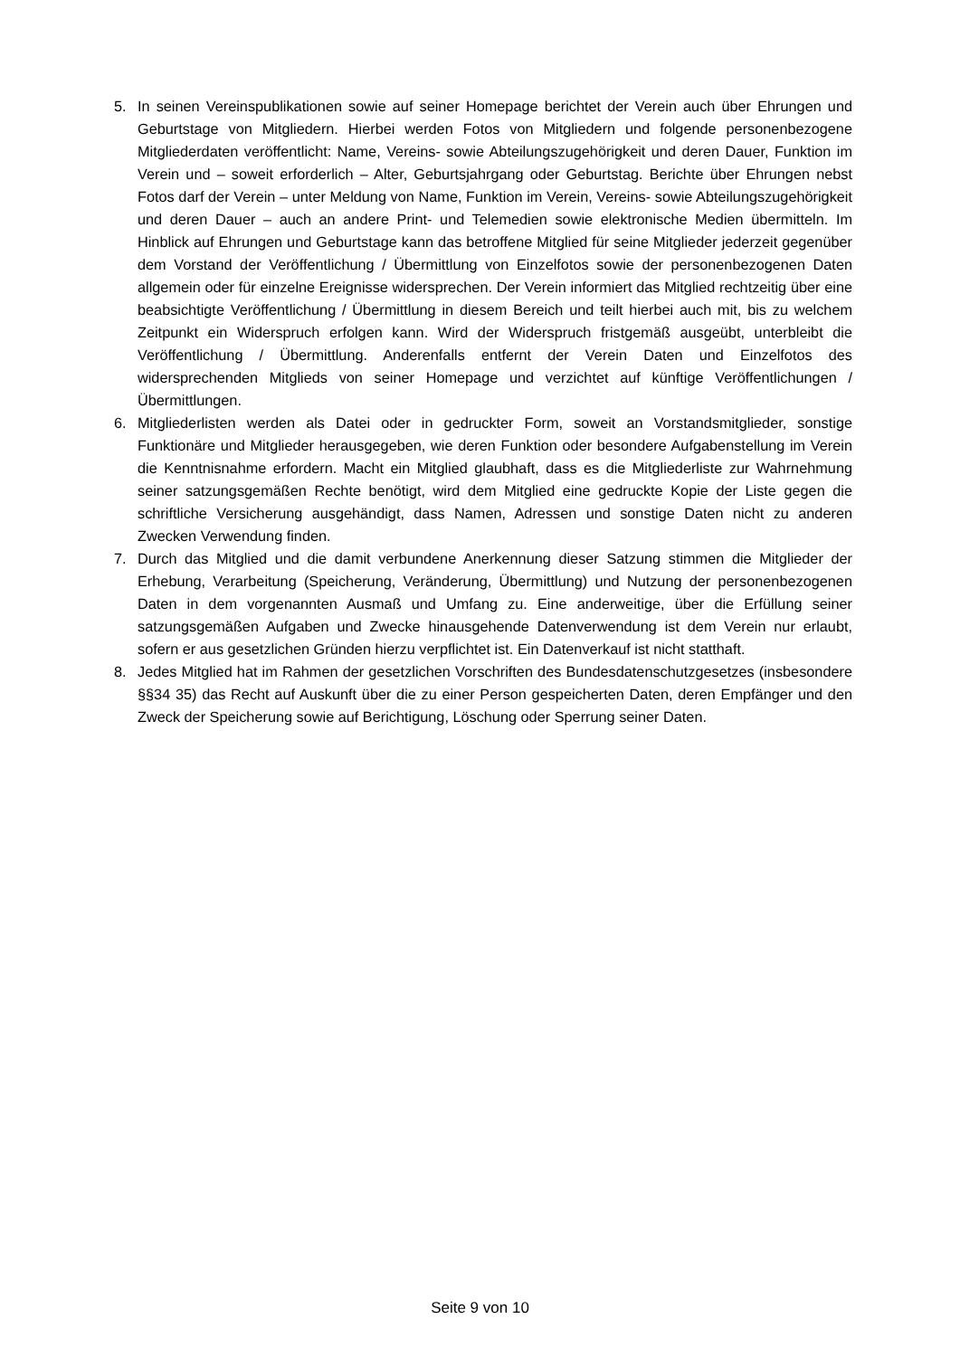5. In seinen Vereinspublikationen sowie auf seiner Homepage berichtet der Verein auch über Ehrungen und Geburtstage von Mitgliedern. Hierbei werden Fotos von Mitgliedern und folgende personenbezogene Mitgliederdaten veröffentlicht: Name, Vereins- sowie Abteilungszugehörigkeit und deren Dauer, Funktion im Verein und – soweit erforderlich – Alter, Geburtsjahrgang oder Geburtstag. Berichte über Ehrungen nebst Fotos darf der Verein – unter Meldung von Name, Funktion im Verein, Vereins- sowie Abteilungszugehörigkeit und deren Dauer – auch an andere Print- und Telemedien sowie elektronische Medien übermitteln. Im Hinblick auf Ehrungen und Geburtstage kann das betroffene Mitglied für seine Mitglieder jederzeit gegenüber dem Vorstand der Veröffentlichung / Übermittlung von Einzelfotos sowie der personenbezogenen Daten allgemein oder für einzelne Ereignisse widersprechen. Der Verein informiert das Mitglied rechtzeitig über eine beabsichtigte Veröffentlichung / Übermittlung in diesem Bereich und teilt hierbei auch mit, bis zu welchem Zeitpunkt ein Widerspruch erfolgen kann. Wird der Widerspruch fristgemäß ausgeübt, unterbleibt die Veröffentlichung / Übermittlung. Anderenfalls entfernt der Verein Daten und Einzelfotos des widersprechenden Mitglieds von seiner Homepage und verzichtet auf künftige Veröffentlichungen / Übermittlungen.
6. Mitgliederlisten werden als Datei oder in gedruckter Form, soweit an Vorstandsmitglieder, sonstige Funktionäre und Mitglieder herausgegeben, wie deren Funktion oder besondere Aufgabenstellung im Verein die Kenntnisnahme erfordern. Macht ein Mitglied glaubhaft, dass es die Mitgliederliste zur Wahrnehmung seiner satzungsgemäßen Rechte benötigt, wird dem Mitglied eine gedruckte Kopie der Liste gegen die schriftliche Versicherung ausgehändigt, dass Namen, Adressen und sonstige Daten nicht zu anderen Zwecken Verwendung finden.
7. Durch das Mitglied und die damit verbundene Anerkennung dieser Satzung stimmen die Mitglieder der Erhebung, Verarbeitung (Speicherung, Veränderung, Übermittlung) und Nutzung der personenbezogenen Daten in dem vorgenannten Ausmaß und Umfang zu. Eine anderweitige, über die Erfüllung seiner satzungsgemäßen Aufgaben und Zwecke hinausgehende Datenverwendung ist dem Verein nur erlaubt, sofern er aus gesetzlichen Gründen hierzu verpflichtet ist. Ein Datenverkauf ist nicht statthaft.
8. Jedes Mitglied hat im Rahmen der gesetzlichen Vorschriften des Bundesdatenschutzgesetzes (insbesondere §§34 35) das Recht auf Auskunft über die zu einer Person gespeicherten Daten, deren Empfänger und den Zweck der Speicherung sowie auf Berichtigung, Löschung oder Sperrung seiner Daten.
Seite 9 von 10